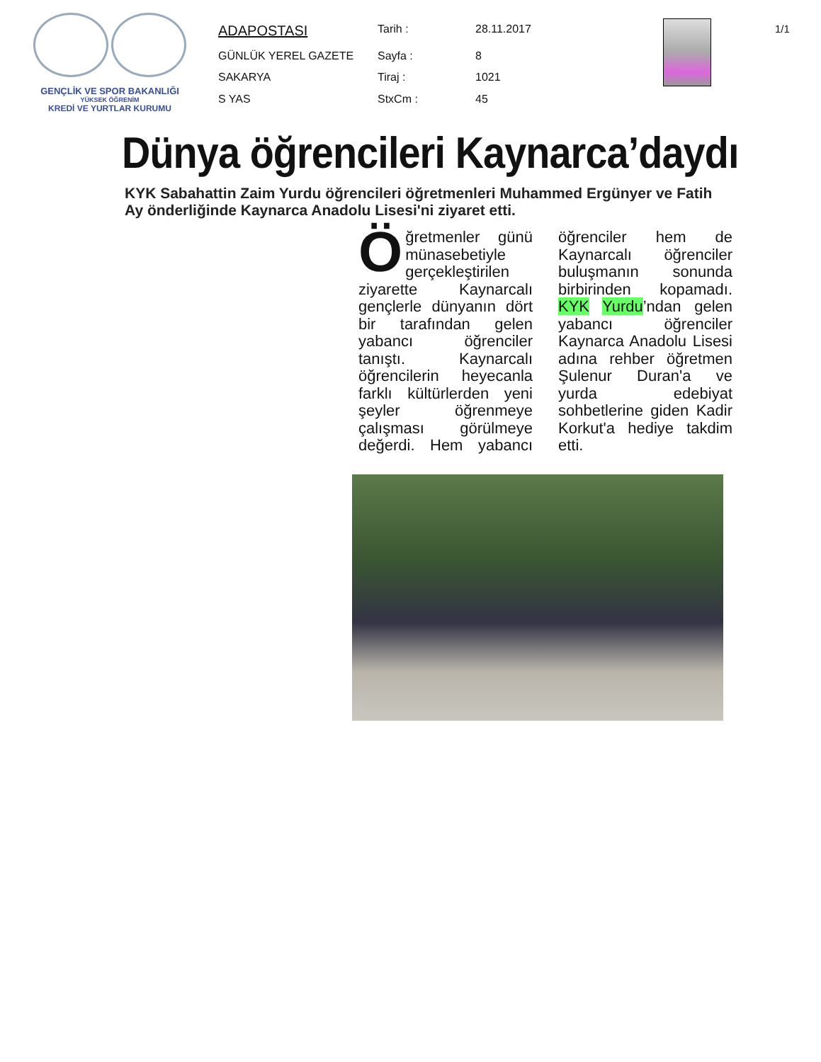GENÇLİK VE SPOR BAKANLIĞI
YÜKSEK ÖĞRENİM
KREDİ VE YURTLAR KURUMU
| ADAPOSTASI | Tarih : | 28.11.2017 |
| GÜNLÜK YEREL GAZETE | Sayfa : | 8 |
| SAKARYA | Tiraj : | 1021 |
| S YAS | StxCm : | 45 |
1/1
Dünya öğrencileri Kaynarca’daydı
KYK Sabahattin Zaim Yurdu öğrencileri öğretmenleri Muhammed Ergünyer ve Fatih Ay önderliğinde Kaynarca Anadolu Lisesi'ni ziyaret etti.
Öğretmenler günü münasebetiyle gerçekleştirilen ziyarette Kaynarcalı gençlerle dünyanın dört bir tarafından gelen yabancı öğrenciler tanıştı. Kaynarcalı öğrencilerin heyecanla farklı kültürlerden yeni şeyler öğrenmeye çalışması görülmeye değerdi. Hem yabancı öğrenciler hem de Kaynarcalı öğrenciler buluşmanın sonunda birbirinden kopamadı. KYK Yurdu’ndan gelen yabancı öğrenciler Kaynarca Anadolu Lisesi adına rehber öğretmen Şulenur Duran'a ve yurda edebiyat sohbetlerine giden Kadir Korkut'a hediye takdim etti.